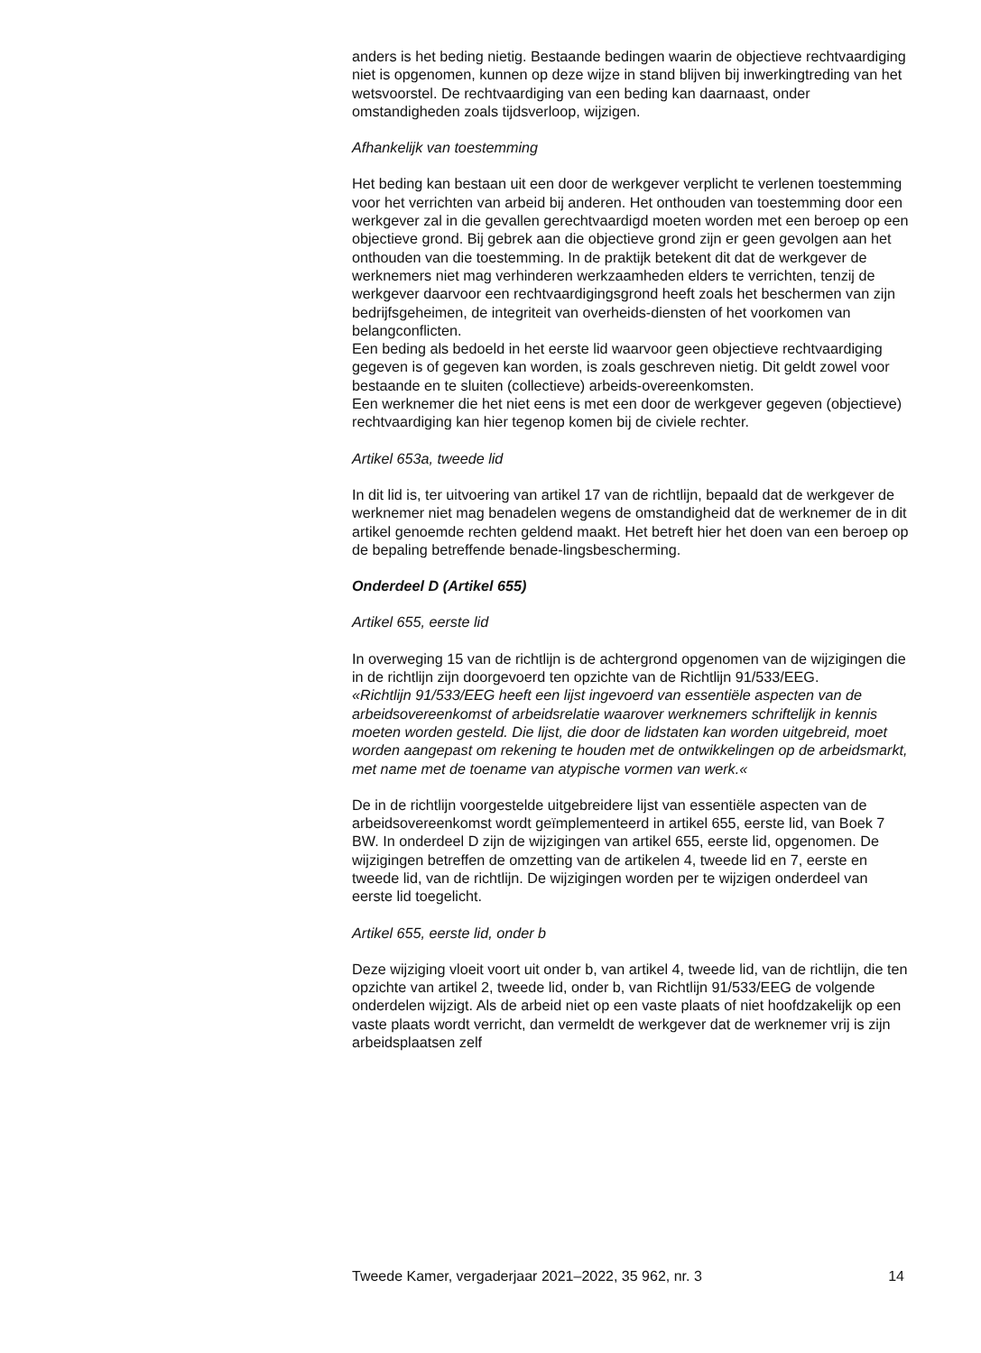anders is het beding nietig. Bestaande bedingen waarin de objectieve rechtvaardiging niet is opgenomen, kunnen op deze wijze in stand blijven bij inwerkingtreding van het wetsvoorstel. De rechtvaardiging van een beding kan daarnaast, onder omstandigheden zoals tijdsverloop, wijzigen.
Afhankelijk van toestemming
Het beding kan bestaan uit een door de werkgever verplicht te verlenen toestemming voor het verrichten van arbeid bij anderen. Het onthouden van toestemming door een werkgever zal in die gevallen gerechtvaardigd moeten worden met een beroep op een objectieve grond. Bij gebrek aan die objectieve grond zijn er geen gevolgen aan het onthouden van die toestemming. In de praktijk betekent dit dat de werkgever de werknemers niet mag verhinderen werkzaamheden elders te verrichten, tenzij de werkgever daarvoor een rechtvaardigingsgrond heeft zoals het beschermen van zijn bedrijfsgeheimen, de integriteit van overheids-diensten of het voorkomen van belangconflicten.
Een beding als bedoeld in het eerste lid waarvoor geen objectieve rechtvaardiging gegeven is of gegeven kan worden, is zoals geschreven nietig. Dit geldt zowel voor bestaande en te sluiten (collectieve) arbeids-overeenkomsten.
Een werknemer die het niet eens is met een door de werkgever gegeven (objectieve) rechtvaardiging kan hier tegenop komen bij de civiele rechter.
Artikel 653a, tweede lid
In dit lid is, ter uitvoering van artikel 17 van de richtlijn, bepaald dat de werkgever de werknemer niet mag benadelen wegens de omstandigheid dat de werknemer de in dit artikel genoemde rechten geldend maakt. Het betreft hier het doen van een beroep op de bepaling betreffende benade-lingsbescherming.
Onderdeel D (Artikel 655)
Artikel 655, eerste lid
In overweging 15 van de richtlijn is de achtergrond opgenomen van de wijzigingen die in de richtlijn zijn doorgevoerd ten opzichte van de Richtlijn 91/533/EEG.
«Richtlijn 91/533/EEG heeft een lijst ingevoerd van essentiële aspecten van de arbeidsovereenkomst of arbeidsrelatie waarover werknemers schriftelijk in kennis moeten worden gesteld. Die lijst, die door de lidstaten kan worden uitgebreid, moet worden aangepast om rekening te houden met de ontwikkelingen op de arbeidsmarkt, met name met de toename van atypische vormen van werk.«
De in de richtlijn voorgestelde uitgebreidere lijst van essentiële aspecten van de arbeidsovereenkomst wordt geïmplementeerd in artikel 655, eerste lid, van Boek 7 BW. In onderdeel D zijn de wijzigingen van artikel 655, eerste lid, opgenomen. De wijzigingen betreffen de omzetting van de artikelen 4, tweede lid en 7, eerste en tweede lid, van de richtlijn. De wijzigingen worden per te wijzigen onderdeel van eerste lid toegelicht.
Artikel 655, eerste lid, onder b
Deze wijziging vloeit voort uit onder b, van artikel 4, tweede lid, van de richtlijn, die ten opzichte van artikel 2, tweede lid, onder b, van Richtlijn 91/533/EEG de volgende onderdelen wijzigt. Als de arbeid niet op een vaste plaats of niet hoofdzakelijk op een vaste plaats wordt verricht, dan vermeldt de werkgever dat de werknemer vrij is zijn arbeidsplaatsen zelf
Tweede Kamer, vergaderjaar 2021–2022, 35 962, nr. 3 14